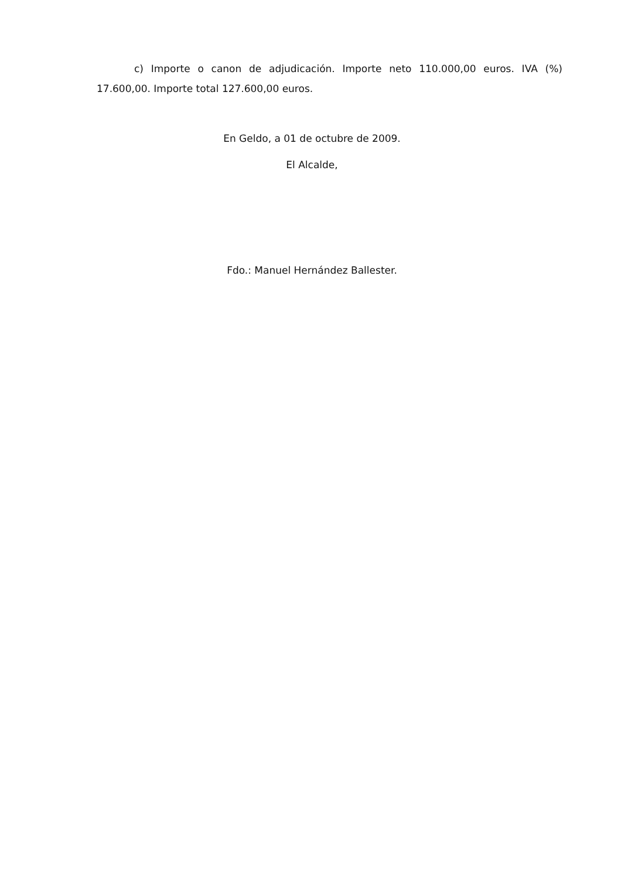c) Importe o canon de adjudicación. Importe neto 110.000,00 euros. IVA (%) 17.600,00. Importe total 127.600,00 euros.
En Geldo, a 01 de octubre de 2009.
El Alcalde,
Fdo.: Manuel Hernández Ballester.